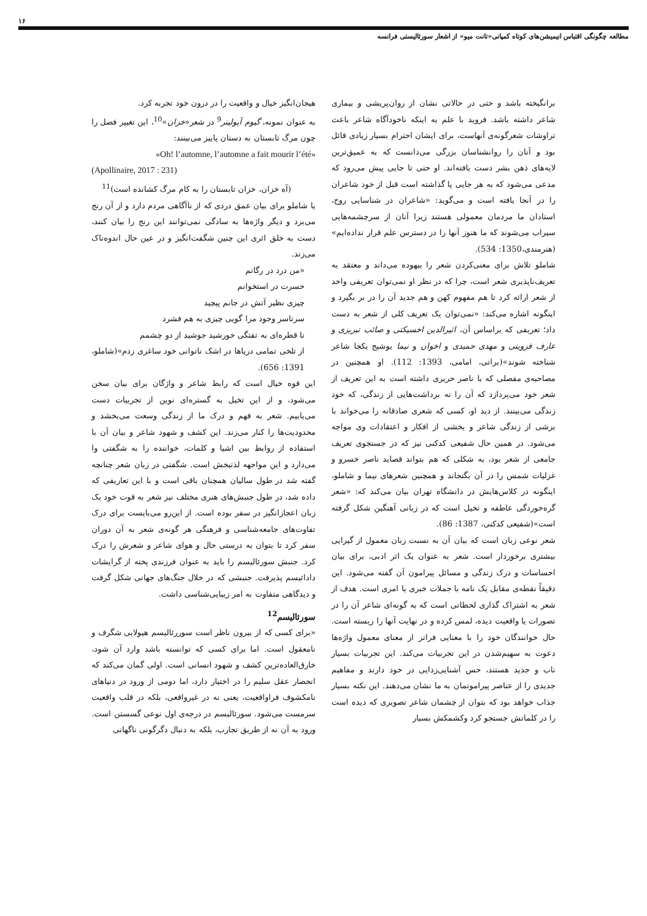۱۶
مطالعه چگونگی اقتباس انیمیشن‌های کوتاه کمپانی«تانت میو» از اشعار سورئالیستی فرانسه
برانگیخته باشد و حتی در حالاتی نشان از روان‌پریشی و بیماری شاعر داشته باشد. فروید با علم به اینکه ناخودآگاه شاعر باعث تراوشات شعرگونه‌ی آنهاست، برای ایشان احترام بسیار زیادی قائل بود و آنان را روانشناسان بزرگی می‌دانست که به عمیق‌ترین لایه‌های ذهن بشر دست یافته‌اند. او حتی تا جایی پیش می‌رود که مدعی می‌شود که به هر جایی پا گذاشته است قبل از خود شاعران را در آنجا یافته است و می‌گوید: «شاعران در شناسایی روح، استادان ما مردمان معمولی هستند زیرا آنان از سرچشمه‌هایی سیراب می‌شوند که ما هنوز آنها را در دسترس علم قرار نداده‌ایم» (هنرمندی،1350: 534).
شاملو تلاش برای معنی‌کردن شعر را بیهوده می‌داند و معتقد به تعریف‌ناپذیری شعر است، چرا که در نظر او نمی‌توان تعریفی واحد از شعر ارائه کرد تا هم مفهوم کهن و هم جدید آن را در بر بگیرد و اینگونه اشاره می‌کند: «نمی‌توان یک تعریف کلی از شعر به دست داد؛ تعریفی که براساس آن، اثیرالدین اخسیکتی و صائب تبریزی و عارف قزوینی و مهدی حمیدی و اخوان و نیما یوشیج یکجا شاعر شناخته شوند»(براتی، امامی، 1393: 112). او همچنین در مصاحبه‌ی مفصلی که با ناصر حریری داشته است به این تعریف از شعر خود می‌پردازد که آن را نه برداشت‌هایی از زندگی، که خود زندگی می‌بینند. از دید او، کسی که شعری صادقانه را می‌خواند با برشی از زندگی شاعر و بخشی از افکار و اعتقادات وی مواجه می‌شود. در همین حال شفیعی کدکنی نیز که در جستجوی تعریف جامعی از شعر بود، به شکلی که هم بتواند قصاید ناصر خسرو و غزلیات شمس را در آن بگنجاند و همچنین شعرهای نیما و شاملو، اینگونه در کلاس‌هایش در دانشگاه تهران بیان می‌کند که: «شعر گره‌خوردگی عاطفه و تخیل است که در زبانی آهنگین شکل گرفته است»(شفیعی کدکنی، 1387: 86).
شعر نوعی زبان است که بیان آن به نسبت زبان معمول از گیرایی بیشتری برخوردار است. شعر به عنوان یک اثر ادبی، برای بیان احساسات و درک زندگی و مسائل پیرامون آن گفته می‌شود. این دقیقاً نقطه‌ی مقابل یک نامه با جملات خبری یا امری است. هدف از شعر به اشتراک گذاری لحظاتی است که به گونه‌ای شاعر آن را در تصورات یا واقعیت دیده، لمس کرده و در نهایت آنها را زیسته است. حال خوانندگان خود را با معنایی فراتر از معنای معمول واژه‌ها دعوت به سهیم‌شدن در این تجربیات می‌کند. این تجربیات بسیار ناب و جدید هستند، حس آشنایی‌زدایی در خود دارند و مفاهیم جدیدی را از عناصر پیرامونمان به ما نشان می‌دهند. این نکته بسیار جذاب خواهد بود که بتوان از چشمان شاعر تصویری که دیده است را در کلماتش جستجو کرد وکشمکش بسیار
هیجان‌انگیز خیال و واقعیت را در درون خود تجربه کرد.
به عنوان نمونه، گیوم آپولینر<sup>9</sup> در شعر«خزان»<sup>10</sup>، این تغییر فصل را چون مرگ تابستان به دستان پاییز می‌بینند:
«Oh! l’automne, l’automne a fait mourir l’été»
(Apollinaire, 2017 : 231)
(آه خزان، خزان تابستان را به کام مرگ کشانده است)<sup>11</sup>
یا شاملو برای بیان عمق دردی که از ناآگاهی مردم دارد و از آن رنج می‌برد و دیگر واژه‌ها به سادگی نمی‌توانند این رنج را بیان کنند، دست به خلق اثری این چنین شگفت‌انگیز و در عین حال اندوه‌ناک می‌زند.
«من درد در رگانم
حسرت در استخوانم
چیزی نظیر آتش در جانم پیچید
سرتاسر وجود مرا گویی چیزی به هم فشرد
تا قطره‌ای به تفتگی خورشید جوشید از دو چشمم
از تلخی تمامی دریاها در اشک ناتوانی خود ساغری زدم»(شاملو، 1391: 656).
این قوه خیال است که رابط شاعر و واژگان برای بیان سخن می‌شود، و از این تخیل به گستره‌ای نوین از تجربیات دست می‌یابیم. شعر به فهم و درک ما از زندگی وسعت می‌بخشد و محدودیت‌ها را کنار می‌زند. این کشف و شهود شاعر و بیان آن با استفاده از روابط بین اشیا و کلمات، خواننده را به شگفتی وا می‌دارد و این مواجهه لذتبخش است. شگفتی در زبان شعر چنانچه گفته شد در طول سالیان همچنان باقی است و با این تعاریفی که داده شد، در طول جنبش‌های هنری مختلف نیز شعر به قوت خود یک زبان اعجازانگیز در سفر بوده است. از این‌رو می‌بایست برای درک تفاوت‌های جامعه‌شناسی و فرهنگی هر گونه‌ی شعر به آن دوران سفر کرد تا بتوان به درستی حال و هوای شاعر و شعرش را درک کرد. جنبش سورئالیسم را باید به عنوان فرزندی پخته از گرایشات دادائیسم پذیرفت. جنبشی که در خلال جنگ‌های جهانی شکل گرفت و دیدگاهی متفاوت به امر زیبایی‌شناسی داشت.
سورئالیسم<sup>12</sup>
«برای کسی که از بیرون ناظر است سوررئالیسم هیولایی شگرف و نامعقول است. اما برای کسی که توانسته باشد وارد آن شود، خارق‌العاده‌ترین کشف و شهود انسانی است. اولی گمان می‌کند که انحصار عقل سلیم را در اختیار دارد، اما دومی از ورود در دنیاهای نامکشوف فراواقعیت، یعنی نه در غیرواقعی، بلکه در قلب واقعیت سرمست می‌شود. سورئالیسم در درجه‌ی اول نوعی گسستن است. ورود به آن نه از طریق تجارب، بلکه به دنبال دگرگونی ناگهانی